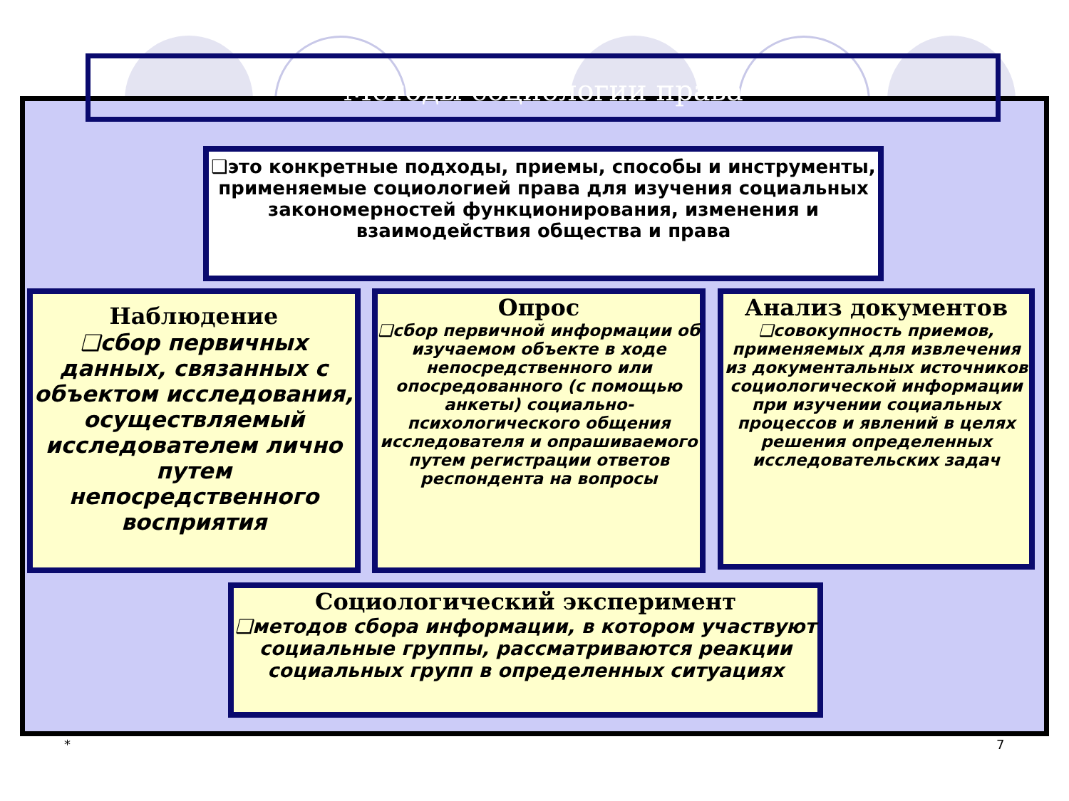Методы социологии права
❑это конкретные подходы, приемы, способы и инструменты, применяемые социологией права для изучения социальных закономерностей функционирования, изменения и взаимодействия общества и права
Наблюдение
❑сбор первичных данных, связанных с объектом исследования, осуществляемый исследователем лично путем непосредственного восприятия
Опрос
❑сбор первичной информации об изучаемом объекте в ходе непосредственного или опосредованного (с помощью анкеты) социально-психологического общения исследователя и опрашиваемого путем регистрации ответов респондента на вопросы
Анализ документов
❑совокупность приемов, применяемых для извлечения из документальных источников социологической информации при изучении социальных процессов и явлений в целях решения определенных исследовательских задач
Социологический эксперимент
❑методов сбора информации, в котором участвуют социальные группы, рассматриваются реакции социальных групп в определенных ситуациях
* 7